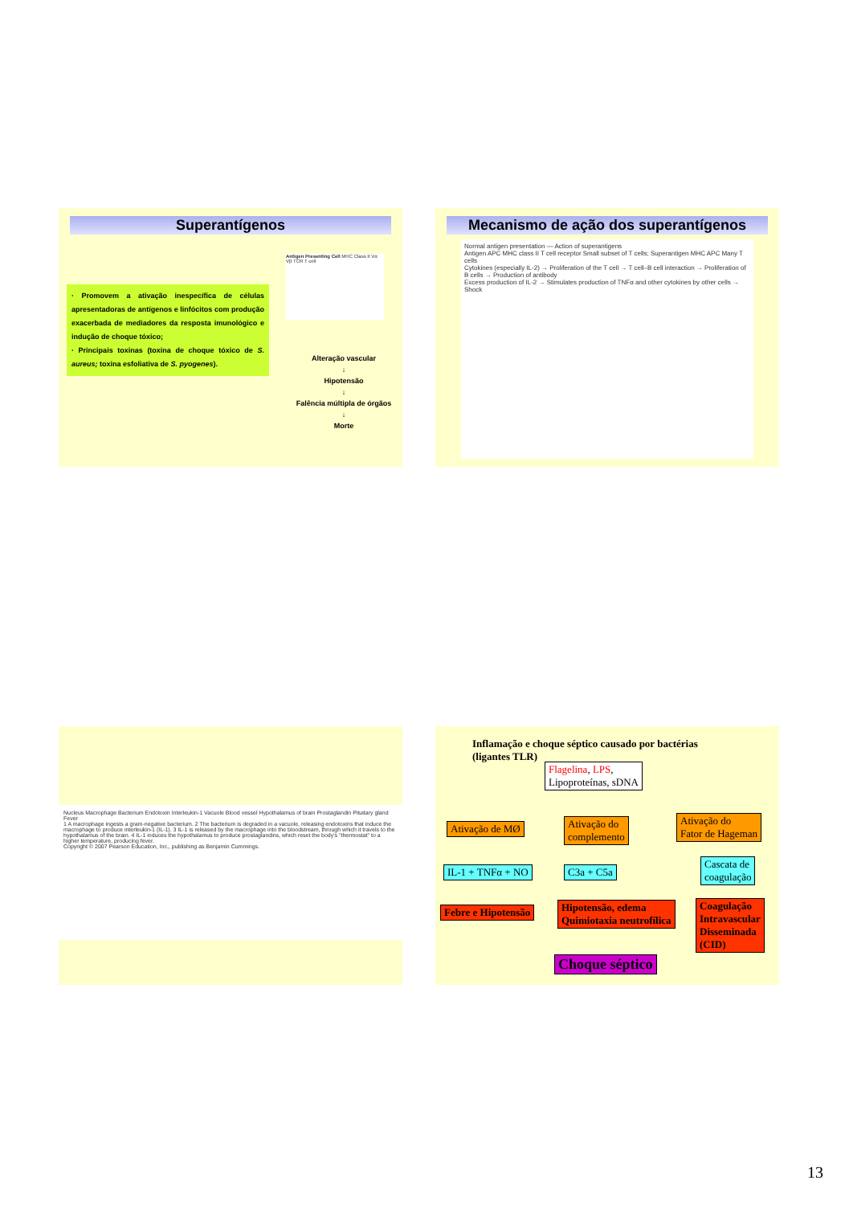Superantígenos
· Promovem a ativação inespecífica de células apresentadoras de antígenos e linfócitos com produção exacerbada de mediadores da resposta imunológico e indução de choque tóxico;
· Principais toxinas (toxina de choque tóxico de S. aureus; toxina esfoliativa de S. pyogenes).
Antigen Presenting Cell MHC Class II Vα Vβ TCR T cell
Alteração vascular
↓
Hipotensão
↓
Falência múltipla de órgãos
↓
Morte
Mecanismo de ação dos superantígenos
Normal antigen presentation — Action of superantigens
Antigen APC MHC class II T cell receptor Small subset of T cells; Superantigen MHC APC Many T cells
Cytokines (especially IL-2) → Proliferation of the T cell → T cell–B cell interaction → Proliferation of B cells → Production of antibody
Excess production of IL-2 → Stimulates production of TNFα and other cytokines by other cells → Shock
Nucleus Macrophage Bacterium Endotoxin Interleukin-1 Vacuole Blood vessel Hypothalamus of brain Prostaglandin Pituitary gland Fever
1 A macrophage ingests a gram-negative bacterium. 2 The bacterium is degraded in a vacuole, releasing endotoxins that induce the macrophage to produce interleukin-1 (IL-1). 3 IL-1 is released by the macrophage into the bloodstream, through which it travels to the hypothalamus of the brain. 4 IL-1 induces the hypothalamus to produce prostaglandins, which reset the body's "thermostat" to a higher temperature, producing fever.
Copyright © 2007 Pearson Education, Inc., publishing as Benjamin Cummings.
Inflamação e choque séptico causado por bactérias
(ligantes TLR)
Flagelina, LPS,
Lipoproteínas, sDNA
Ativação de MØ
Ativação do
complemento
Ativação do
Fator de Hageman
IL-1 + TNFα + NO C3a + C5a
Cascata de
coagulação
Febre e Hipotensão
Hipotensão, edema
Quimiotaxia neutrofílica
Coagulação
Intravascular
Disseminada
(CID)
Choque séptico
13